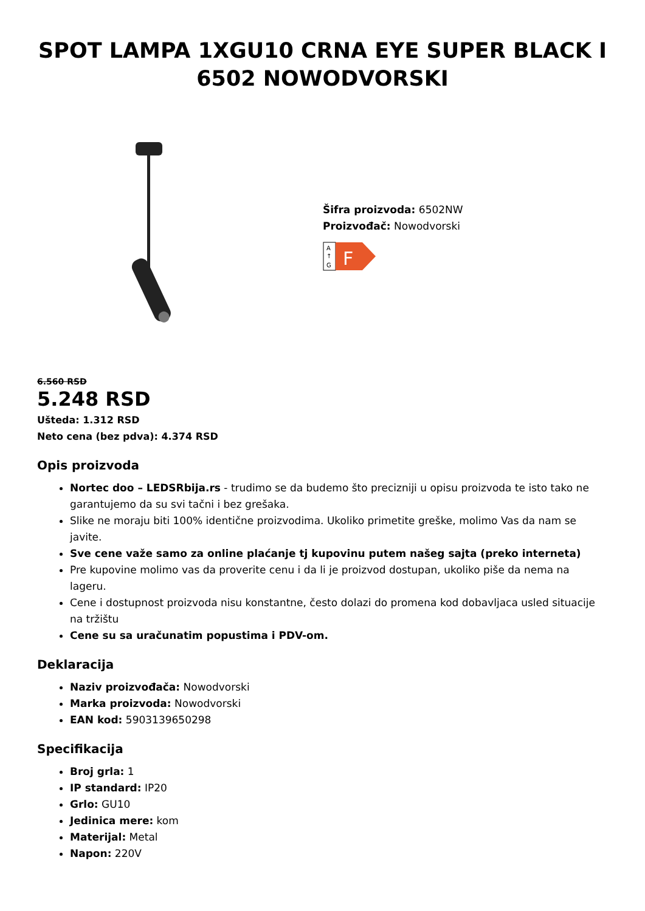SPOT LAMPA 1XGU10 CRNA EYE SUPER BLACK I 6502 NOWODVORSKI
Šifra proizvoda: 6502NW
Proizvođač: Nowodvorski
A
↑
G
F
6.560 RSD
5.248 RSD
Ušteda: 1.312 RSD
Neto cena (bez pdva): 4.374 RSD
Opis proizvoda
Nortec doo – LEDSRbija.rs - trudimo se da budemo što precizniji u opisu proizvoda te isto tako ne garantujemo da su svi tačni i bez grešaka.
Slike ne moraju biti 100% identične proizvodima. Ukoliko primetite greške, molimo Vas da nam se javite.
Sve cene važe samo za online plaćanje tj kupovinu putem našeg sajta (preko interneta)
Pre kupovine molimo vas da proverite cenu i da li je proizvod dostupan, ukoliko piše da nema na lageru.
Cene i dostupnost proizvoda nisu konstantne, često dolazi do promena kod dobavljaca usled situacije na tržištu
Cene su sa uračunatim popustima i PDV-om.
Deklaracija
Naziv proizvođača: Nowodvorski
Marka proizvoda: Nowodvorski
EAN kod: 5903139650298
Specifikacija
Broj grla: 1
IP standard: IP20
Grlo: GU10
Jedinica mere: kom
Materijal: Metal
Napon: 220V